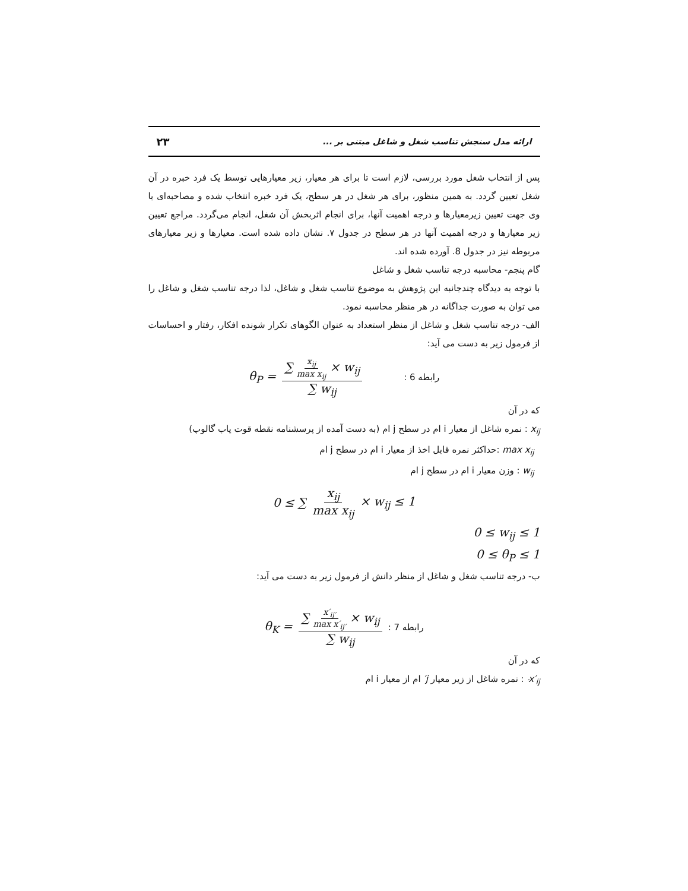ارائه مدل سنجش تناسب شغل و شاغل مبتنی بر ... ۲۳
پس از انتخاب شغل مورد بررسی، لازم است تا برای هر معیار، زیر معیارهایی توسط یک فرد خبره در آن شغل تعیین گردد. به همین منظور، برای هر شغل در هر سطح، یک فرد خبره انتخاب شده و مصاحبه‌ای با وی جهت تعیین زیرمعیارها و درجه اهمیت آنها، برای انجام اثربخش آن شغل، انجام می‌گردد. مراجع تعیین زیر معیارها و درجه اهمیت آنها در هر سطح در جدول ۷. نشان داده شده است. معیارها و زیر معیارهای مربوطه نیز در جدول 8. آورده شده اند.
گام پنجم- محاسبه درجه تناسب شغل و شاغل
با توجه به دیدگاه چندجانبه این پژوهش به موضوع تناسب شغل و شاغل، لذا درجه تناسب شغل و شاغل را می توان به صورت جداگانه در هر منظر محاسبه نمود.
الف- درجه تناسب شغل و شاغل از منظر استعداد به عنوان الگوهای تکرار شونده افکار، رفتار و احساسات از فرمول زیر به دست می آید:
θ<sub>P</sub> = ∑ x<sub>ij</sub> max x<sub>ij</sub> × w<sub>ij</sub> ∑ w<sub>ij</sub> : 6 رابطه
که در آن
x<sub>ij</sub> : نمره شاغل از معیار i ام در سطح j ام (به دست آمده از پرسشنامه نقطه قوت یاب گالوپ)
max x<sub>ij</sub> :حداکثر نمره قابل اخذ از معیار i ام در سطح j ام
w<sub>ij</sub> : وزن معیار i ام در سطح j ام
0 ≤ ∑ x<sub>ij</sub> max x<sub>ij</sub> × w<sub>ij</sub> ≤ 1
0 ≤ w<sub>ij</sub> ≤ 1
0 ≤ θ<sub>P</sub> ≤ 1
ب- درجه تناسب شغل و شاغل از منظر دانش از فرمول زیر به دست می آید:
θ<sub>K</sub> = ∑ x′<sub>ij′</sub> max x′<sub>ij′</sub> × w<sub>ij</sub> ∑ w<sub>ij</sub>: 7 رابطه
که در آن
x′<sub>ij′</sub> : نمره شاغل از زیر معیار j′ ام از معیار i ام